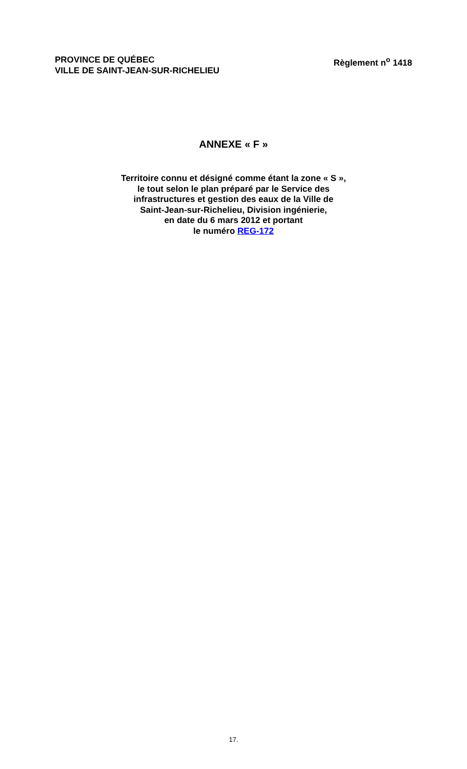PROVINCE DE QUÉBEC
VILLE DE SAINT-JEAN-SUR-RICHELIEU
Règlement n<sup>o</sup> 1418
ANNEXE « F »
Territoire connu et désigné comme étant la zone « S »,
le tout selon le plan préparé par le Service des
infrastructures et gestion des eaux de la Ville de
Saint-Jean-sur-Richelieu, Division ingénierie,
en date du 6 mars 2012 et portant
le numéro REG-172
17.